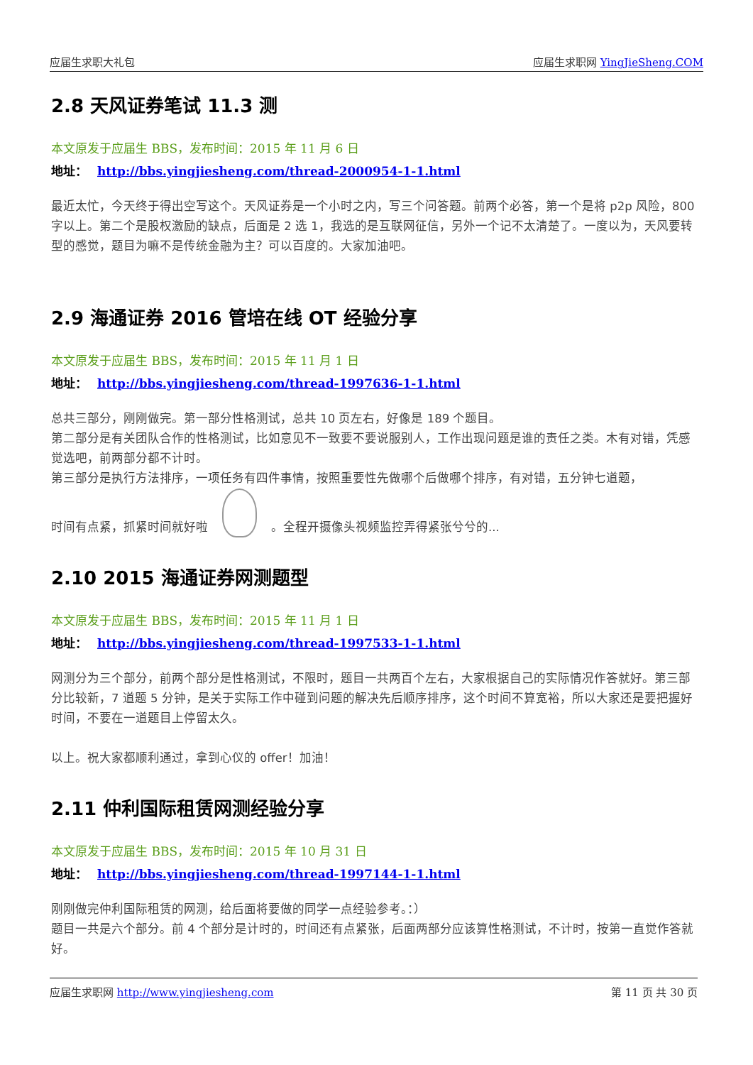应届生求职大礼包 应届生求职网 YingJieSheng.COM
2.8 天风证券笔试 11.3 测
本文原发于应届生 BBS，发布时间：2015 年 11 月 6 日
地址： http://bbs.yingjiesheng.com/thread-2000954-1-1.html
最近太忙，今天终于得出空写这个。天风证券是一个小时之内，写三个问答题。前两个必答，第一个是将 p2p 风险，800 字以上。第二个是股权激励的缺点，后面是 2 选 1，我选的是互联网征信，另外一个记不太清楚了。一度以为，天风要转型的感觉，题目为嘛不是传统金融为主？可以百度的。大家加油吧。
2.9 海通证券 2016 管培在线 OT 经验分享
本文原发于应届生 BBS，发布时间：2015 年 11 月 1 日
地址： http://bbs.yingjiesheng.com/thread-1997636-1-1.html
总共三部分，刚刚做完。第一部分性格测试，总共 10 页左右，好像是 189 个题目。
第二部分是有关团队合作的性格测试，比如意见不一致要不要说服别人，工作出现问题是谁的责任之类。木有对错，凭感觉选吧，前两部分都不计时。
第三部分是执行方法排序，一项任务有四件事情，按照重要性先做哪个后做哪个排序，有对错，五分钟七道题，
时间有点紧，抓紧时间就好啦 。全程开摄像头视频监控弄得紧张兮兮的...
2.10 2015 海通证券网测题型
本文原发于应届生 BBS，发布时间：2015 年 11 月 1 日
地址： http://bbs.yingjiesheng.com/thread-1997533-1-1.html
网测分为三个部分，前两个部分是性格测试，不限时，题目一共两百个左右，大家根据自己的实际情况作答就好。第三部分比较新，7 道题 5 分钟，是关于实际工作中碰到问题的解决先后顺序排序，这个时间不算宽裕，所以大家还是要把握好时间，不要在一道题目上停留太久。
以上。祝大家都顺利通过，拿到心仪的 offer！加油！
2.11 仲利国际租赁网测经验分享
本文原发于应届生 BBS，发布时间：2015 年 10 月 31 日
地址： http://bbs.yingjiesheng.com/thread-1997144-1-1.html
刚刚做完仲利国际租赁的网测，给后面将要做的同学一点经验参考。：）
题目一共是六个部分。前 4 个部分是计时的，时间还有点紧张，后面两部分应该算性格测试，不计时，按第一直觉作答就好。
应届生求职网 http://www.yingjiesheng.com 第 11 页 共 30 页